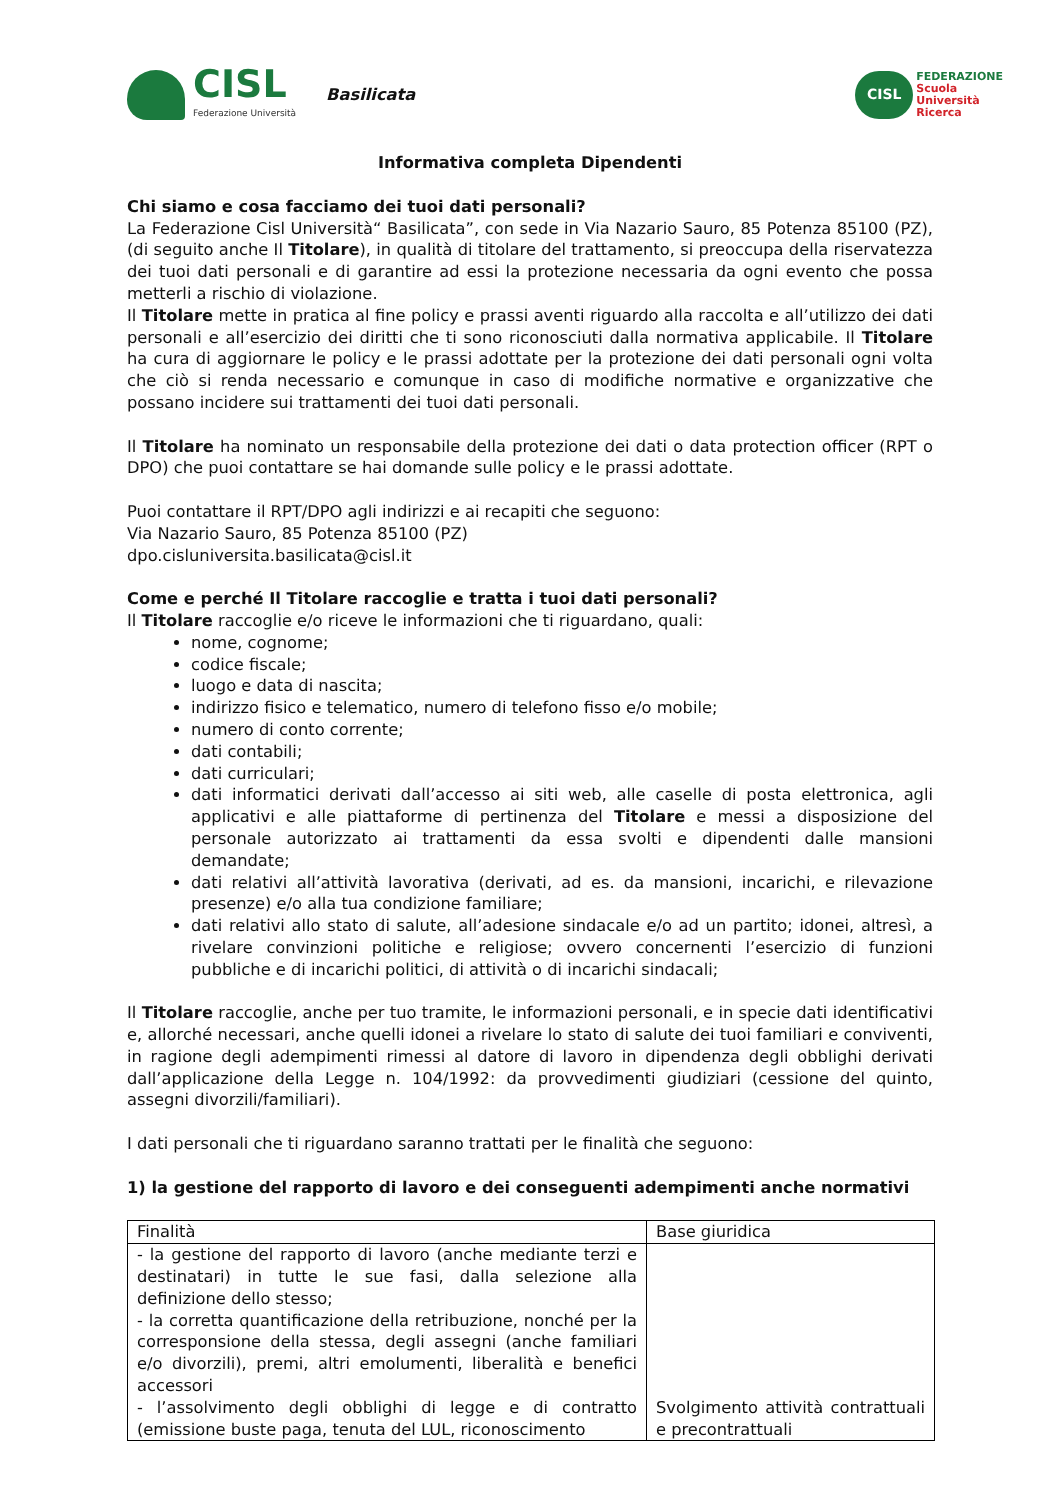CISL
Federazione Università
Basilicata
CISL
FEDERAZIONE
Scuola
Università
Ricerca
Informativa completa Dipendenti
Chi siamo e cosa facciamo dei tuoi dati personali?
La Federazione Cisl Università“ Basilicata”, con sede in Via Nazario Sauro, 85 Potenza 85100 (PZ), (di seguito anche Il Titolare), in qualità di titolare del trattamento, si preoccupa della riservatezza dei tuoi dati personali e di garantire ad essi la protezione necessaria da ogni evento che possa metterli a rischio di violazione.
Il Titolare mette in pratica al fine policy e prassi aventi riguardo alla raccolta e all’utilizzo dei dati personali e all’esercizio dei diritti che ti sono riconosciuti dalla normativa applicabile. Il Titolare ha cura di aggiornare le policy e le prassi adottate per la protezione dei dati personali ogni volta che ciò si renda necessario e comunque in caso di modifiche normative e organizzative che possano incidere sui trattamenti dei tuoi dati personali.
Il Titolare ha nominato un responsabile della protezione dei dati o data protection officer (RPT o DPO) che puoi contattare se hai domande sulle policy e le prassi adottate.
Puoi contattare il RPT/DPO agli indirizzi e ai recapiti che seguono:
Via Nazario Sauro, 85 Potenza 85100 (PZ)
dpo.cisluniversita.basilicata@cisl.it
Come e perché Il Titolare raccoglie e tratta i tuoi dati personali?
Il Titolare raccoglie e/o riceve le informazioni che ti riguardano, quali:
nome, cognome;
codice fiscale;
luogo e data di nascita;
indirizzo fisico e telematico, numero di telefono fisso e/o mobile;
numero di conto corrente;
dati contabili;
dati curriculari;
dati informatici derivati dall’accesso ai siti web, alle caselle di posta elettronica, agli applicativi e alle piattaforme di pertinenza del Titolare e messi a disposizione del personale autorizzato ai trattamenti da essa svolti e dipendenti dalle mansioni demandate;
dati relativi all’attività lavorativa (derivati, ad es. da mansioni, incarichi, e rilevazione presenze) e/o alla tua condizione familiare;
dati relativi allo stato di salute, all’adesione sindacale e/o ad un partito; idonei, altresì, a rivelare convinzioni politiche e religiose; ovvero concernenti l’esercizio di funzioni pubbliche e di incarichi politici, di attività o di incarichi sindacali;
Il Titolare raccoglie, anche per tuo tramite, le informazioni personali, e in specie dati identificativi e, allorché necessari, anche quelli idonei a rivelare lo stato di salute dei tuoi familiari e conviventi, in ragione degli adempimenti rimessi al datore di lavoro in dipendenza degli obblighi derivati dall’applicazione della Legge n. 104/1992: da provvedimenti giudiziari (cessione del quinto, assegni divorzili/familiari).
I dati personali che ti riguardano saranno trattati per le finalità che seguono:
1) la gestione del rapporto di lavoro e dei conseguenti adempimenti anche normativi
| Finalità | Base giuridica |
| - la gestione del rapporto di lavoro (anche mediante terzi e destinatari) in tutte le sue fasi, dalla selezione alla definizione dello stesso; - la corretta quantificazione della retribuzione, nonché per la corresponsione della stessa, degli assegni (anche familiari e/o divorzili), premi, altri emolumenti, liberalità e benefici accessori - l’assolvimento degli obblighi di legge e di contratto (emissione buste paga, tenuta del LUL, riconoscimento | Svolgimento attività contrattuali e precontrattuali |